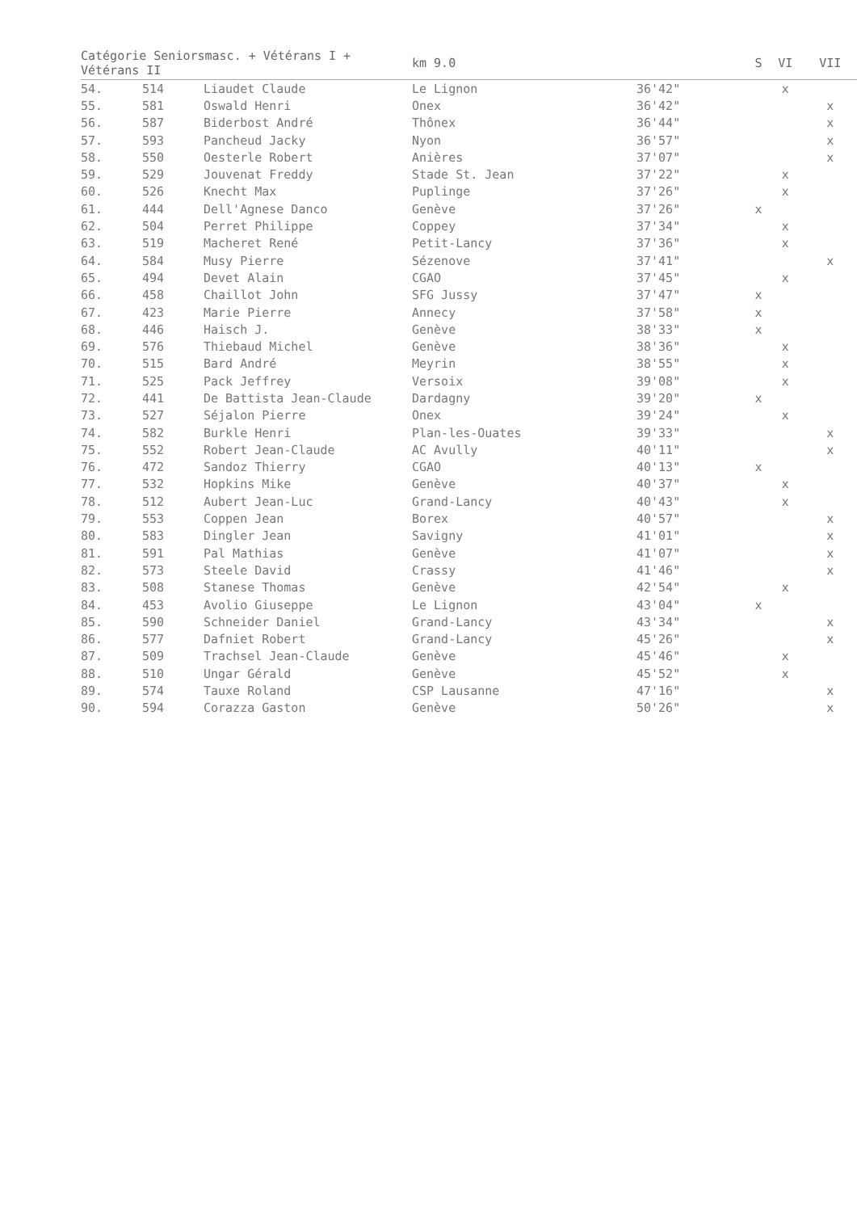| Catégorie Seniorsmasc. + Vétérans I + Vétérans II | | | km 9.0 | | S | VI | VII |
| --- | --- | --- | --- | --- | --- | --- | --- |
| 54. | 514 | Liaudet Claude | Le Lignon | 36'42" | | x | |
| 55. | 581 | Oswald Henri | Onex | 36'42" | | | x |
| 56. | 587 | Biderbost André | Thônex | 36'44" | | | x |
| 57. | 593 | Pancheud Jacky | Nyon | 36'57" | | | x |
| 58. | 550 | Oesterle Robert | Anières | 37'07" | | | x |
| 59. | 529 | Jouvenat Freddy | Stade St. Jean | 37'22" | | x | |
| 60. | 526 | Knecht Max | Puplinge | 37'26" | | x | |
| 61. | 444 | Dell'Agnese Danco | Genève | 37'26" | x | | |
| 62. | 504 | Perret Philippe | Coppey | 37'34" | | x | |
| 63. | 519 | Macheret René | Petit-Lancy | 37'36" | | x | |
| 64. | 584 | Musy Pierre | Sézenove | 37'41" | | | x |
| 65. | 494 | Devet Alain | CGAO | 37'45" | | x | |
| 66. | 458 | Chaillot John | SFG Jussy | 37'47" | x | | |
| 67. | 423 | Marie Pierre | Annecy | 37'58" | x | | |
| 68. | 446 | Haisch J. | Genève | 38'33" | x | | |
| 69. | 576 | Thiebaud Michel | Genève | 38'36" | | x | |
| 70. | 515 | Bard André | Meyrin | 38'55" | | x | |
| 71. | 525 | Pack Jeffrey | Versoix | 39'08" | | x | |
| 72. | 441 | De Battista Jean-Claude | Dardagny | 39'20" | x | | |
| 73. | 527 | Séjalon Pierre | Onex | 39'24" | | x | |
| 74. | 582 | Burkle Henri | Plan-les-Ouates | 39'33" | | | x |
| 75. | 552 | Robert Jean-Claude | AC Avully | 40'11" | | | x |
| 76. | 472 | Sandoz Thierry | CGAO | 40'13" | x | | |
| 77. | 532 | Hopkins Mike | Genève | 40'37" | | x | |
| 78. | 512 | Aubert Jean-Luc | Grand-Lancy | 40'43" | | x | |
| 79. | 553 | Coppen Jean | Borex | 40'57" | | | x |
| 80. | 583 | Dingler Jean | Savigny | 41'01" | | | x |
| 81. | 591 | Pal Mathias | Genève | 41'07" | | | x |
| 82. | 573 | Steele David | Crassy | 41'46" | | | x |
| 83. | 508 | Stanese Thomas | Genève | 42'54" | | x | |
| 84. | 453 | Avolio Giuseppe | Le Lignon | 43'04" | x | | |
| 85. | 590 | Schneider Daniel | Grand-Lancy | 43'34" | | | x |
| 86. | 577 | Dafniet Robert | Grand-Lancy | 45'26" | | | x |
| 87. | 509 | Trachsel Jean-Claude | Genève | 45'46" | | x | |
| 88. | 510 | Ungar Gérald | Genève | 45'52" | | x | |
| 89. | 574 | Tauxe Roland | CSP Lausanne | 47'16" | | | x |
| 90. | 594 | Corazza Gaston | Genève | 50'26" | | | x |